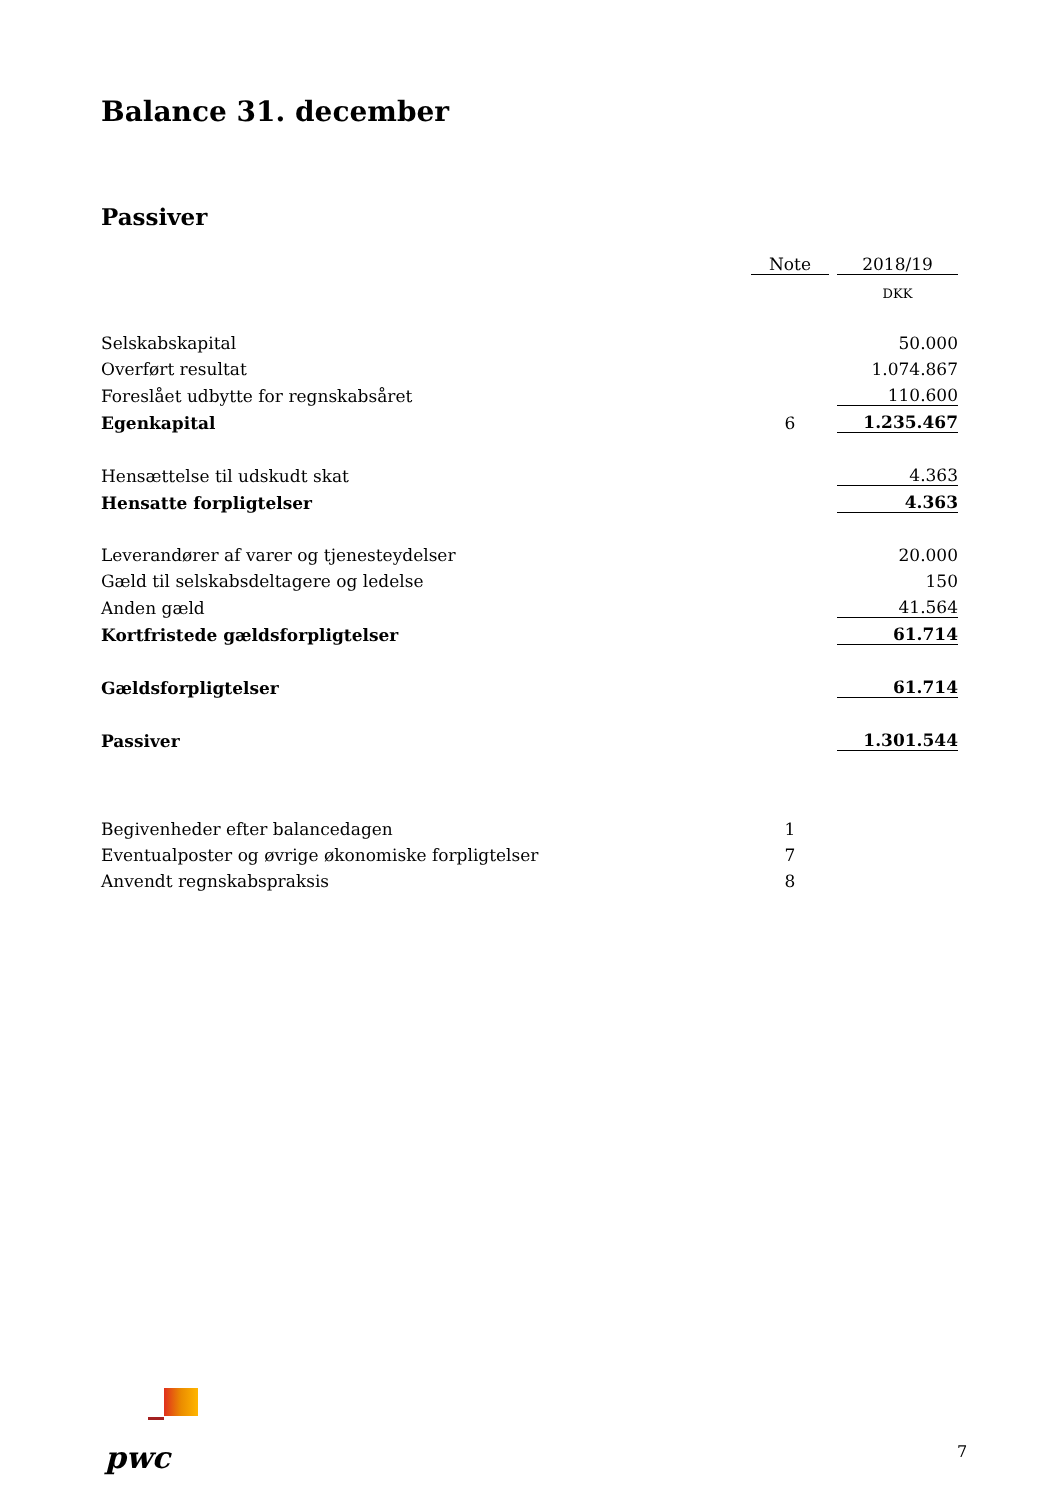Balance 31. december
Passiver
| | Note | | 2018/19 |
| | | | DKK |
| Selskabskapital | | | 50.000 |
| Overført resultat | | | 1.074.867 |
| Foreslået udbytte for regnskabsåret | | | 110.600 |
| Egenkapital | 6 | | 1.235.467 |
| Hensættelse til udskudt skat | | | 4.363 |
| Hensatte forpligtelser | | | 4.363 |
| Leverandører af varer og tjenesteydelser | | | 20.000 |
| Gæld til selskabsdeltagere og ledelse | | | 150 |
| Anden gæld | | | 41.564 |
| Kortfristede gældsforpligtelser | | | 61.714 |
| Gældsforpligtelser | | | 61.714 |
| Passiver | | | 1.301.544 |
| Begivenheder efter balancedagen | 1 | | |
| Eventualposter og øvrige økonomiske forpligtelser | 7 | | |
| Anvendt regnskabspraksis | 8 | | |
pwc 7